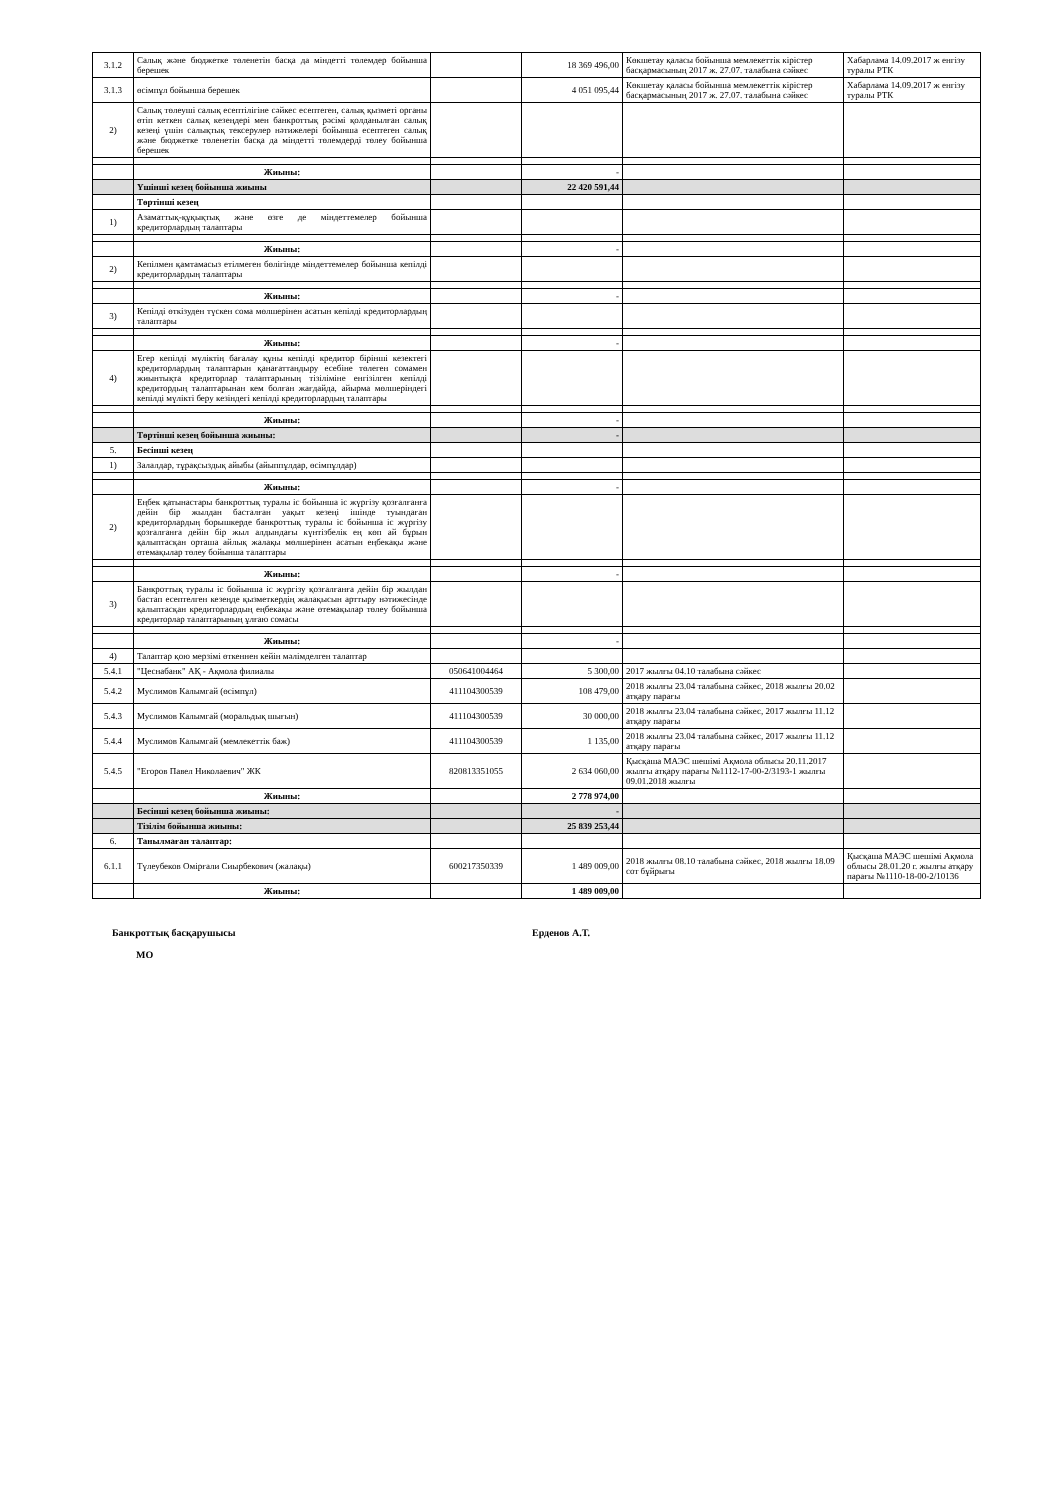| 3.1.2 | Салық және бюджетке төленетін басқа да міндетті төлемдер бойынша берешек | | 18 369 496,00 | Көкшетау қаласы бойынша мемлекеттік кірістер басқармасының 2017 ж. 27.07. талабына сәйкес | Хабарлама 14.09.2017 ж енгізу туралы РТК |
| 3.1.3 | өсімпұл бойынша берешек | | 4 051 095,44 | Көкшетау қаласы бойынша мемлекеттік кірістер басқармасының 2017 ж. 27.07. талабына сәйкес | Хабарлама 14.09.2017 ж енгізу туралы РТК |
| 2) | Салық төлеуші салық есептілігіне сәйкес есептеген, салық қызметі органы өтіп кеткен салық кезеңдері мен банкроттық рәсімі қолданылған салық кезеңі үшін салықтық тексерулер нәтижелері бойынша есептеген салық және бюджетке төленетін басқа да міндетті төлемдерді төлеу бойынша берешек | | | | |
| | Жиыны: | | - | | |
| | Үшінші кезең бойынша жиыны | | 22 420 591,44 | | |
| | Төртінші кезең | | | | |
| 1) | Азаматтық-құқықтық және өзге де міндеттемелер бойынша кредиторлардың талаптары | | | | |
| | Жиыны: | | - | | |
| 2) | Кепілмен қамтамасыз етілмеген бөлігінде міндеттемелер бойынша кепілді кредиторлардың талаптары | | | | |
| | Жиыны: | | - | | |
| 3) | Кепілді өткізуден түскен сома мөлшерінен асатын кепілді кредиторлардың талаптары | | | | |
| | Жиыны: | | - | | |
| 4) | Егер кепілді мүліктің бағалау құны кепілді кредитор бірінші кезектегі кредиторлардың талаптарын қанағаттандыру есебіне төлеген сомамен жиынтықта кредиторлар талаптарының тізіліміне енгізілген кепілді кредитордың талаптарынан кем болған жағдайда, айырма мөлшеріндегі кепілді мүлікті беру кезіндегі кепілді кредиторлардың талаптары | | | | |
| | Жиыны: | | - | | |
| | Төртінші кезең бойынша жиыны: | | - | | |
| 5. | Бесінші кезең | | | | |
| 1) | Залалдар, тұрақсыздық айыбы (айыппұлдар, өсімпұлдар) | | | | |
| | Жиыны: | | - | | |
| 2) | Еңбек қатынастары банкроттық туралы іс бойынша іс жүргізу қозғалғанға дейін бір жылдан басталған уақыт кезеңі ішінде туындаған кредиторлардың борышкерде банкроттық туралы іс бойынша іс жүргізу қозғалғанға дейін бір жыл алдындағы күнтізбелік ең көп ай бұрын қалыптасқан орташа айлық жалақы мөлшерінен асатын еңбекақы және өтемақылар төлеу бойынша талаптары | | | | |
| | Жиыны: | | - | | |
| 3) | Банкроттық туралы іс бойынша іс жүргізу қозғалғанға дейін бір жылдан бастап есептелген кезеңде қызметкердің жалақысын арттыру нәтижесінде қалыптасқан кредиторлардың еңбекақы және өтемақылар төлеу бойынша кредиторлар талаптарының ұлғаю сомасы | | | | |
| | Жиыны: | | - | | |
| 4) | Талаптар қою мерзімі өткеннен кейін мәлімделген талаптар | | | | |
| 5.4.1 | "Цеснабанк" АҚ - Ақмола филиалы | 050641004464 | 5 300,00 | 2017 жылғы 04.10 талабына сәйкес | |
| 5.4.2 | Муслимов Калымгай (өсімпұл) | 411104300539 | 108 479,00 | 2018 жылғы 23.04 талабына сәйкес, 2018 жылғы 20.02 атқару парағы | |
| 5.4.3 | Муслимов Калымгай (моральдық шығын) | 411104300539 | 30 000,00 | 2018 жылғы 23.04 талабына сәйкес, 2017 жылғы 11.12 атқару парағы | |
| 5.4.4 | Муслимов Калымгай (мемлекеттік баж) | 411104300539 | 1 135,00 | 2018 жылғы 23.04 талабына сәйкес, 2017 жылғы 11.12 атқару парағы | |
| 5.4.5 | "Егоров Павел Николаевич" ЖК | 820813351055 | 2 634 060,00 | Қысқаша МАЭС шешімі Ақмола облысы 20.11.2017 жылғы атқару парағы №1112-17-00-2/3193-1 жылғы 09.01.2018 жылғы | |
| | Жиыны: | | 2 778 974,00 | | |
| | Бесінші кезең бойынша жиыны: | | - | | |
| | Тізілім бойынша жиыны: | | 25 839 253,44 | | |
| 6. | Танылмаған талаптар: | | | | |
| 6.1.1 | Түлеубеков Омірғали Сиырбекович (жалақы) | 600217350339 | 1 489 009,00 | 2018 жылғы 08.10 талабына сәйкес, 2018 жылғы 18.09 сот бұйрығы | Қысқаша МАЭС шешімі Ақмола облысы 28.01.20 г. жылғы атқару парағы №1110-18-00-2/10136 |
| | Жиыны: | | 1 489 009,00 | | |
Банкроттық басқарушысы
МО
Ерденов А.Т.